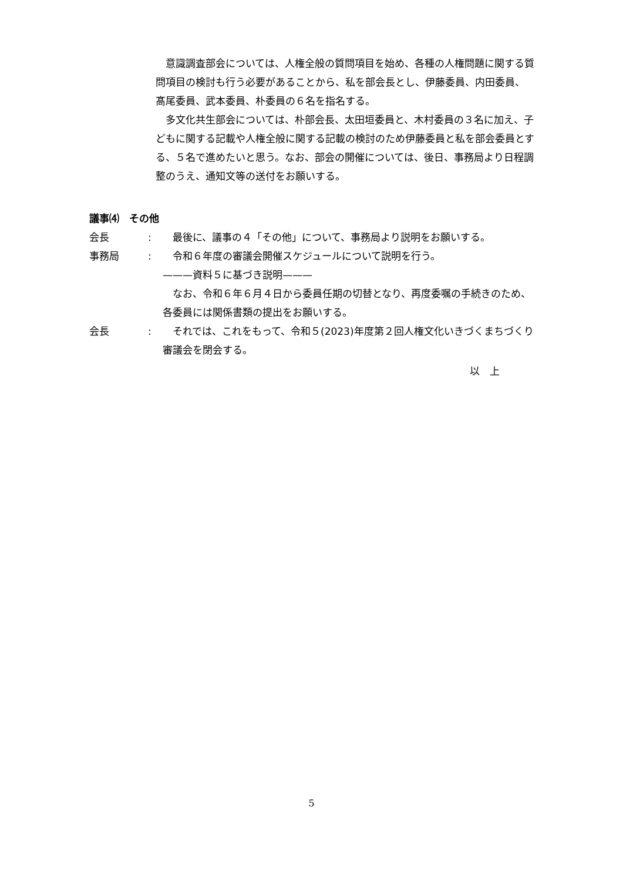意識調査部会については、人権全般の質問項目を始め、各種の人権問題に関する質問項目の検討も行う必要があることから、私を部会長とし、伊藤委員、内田委員、髙尾委員、武本委員、朴委員の６名を指名する。
　多文化共生部会については、朴部会長、太田垣委員と、木村委員の３名に加え、子どもに関する記載や人権全般に関する記載の検討のため伊藤委員と私を部会委員とする、５名で進めたいと思う。なお、部会の開催については、後日、事務局より日程調整のうえ、通知文等の送付をお願いする。
議事⑷　その他
会長:　最後に、議事の４「その他」について、事務局より説明をお願いする。
事務局:　令和６年度の審議会開催スケジュールについて説明を行う。
———資料５に基づき説明———
　なお、令和６年６月４日から委員任期の切替となり、再度委嘱の手続きのため、各委員には関係書類の提出をお願いする。
会長:　それでは、これをもって、令和５(2023)年度第２回人権文化いきづくまちづくり審議会を閉会する。
以　上
5